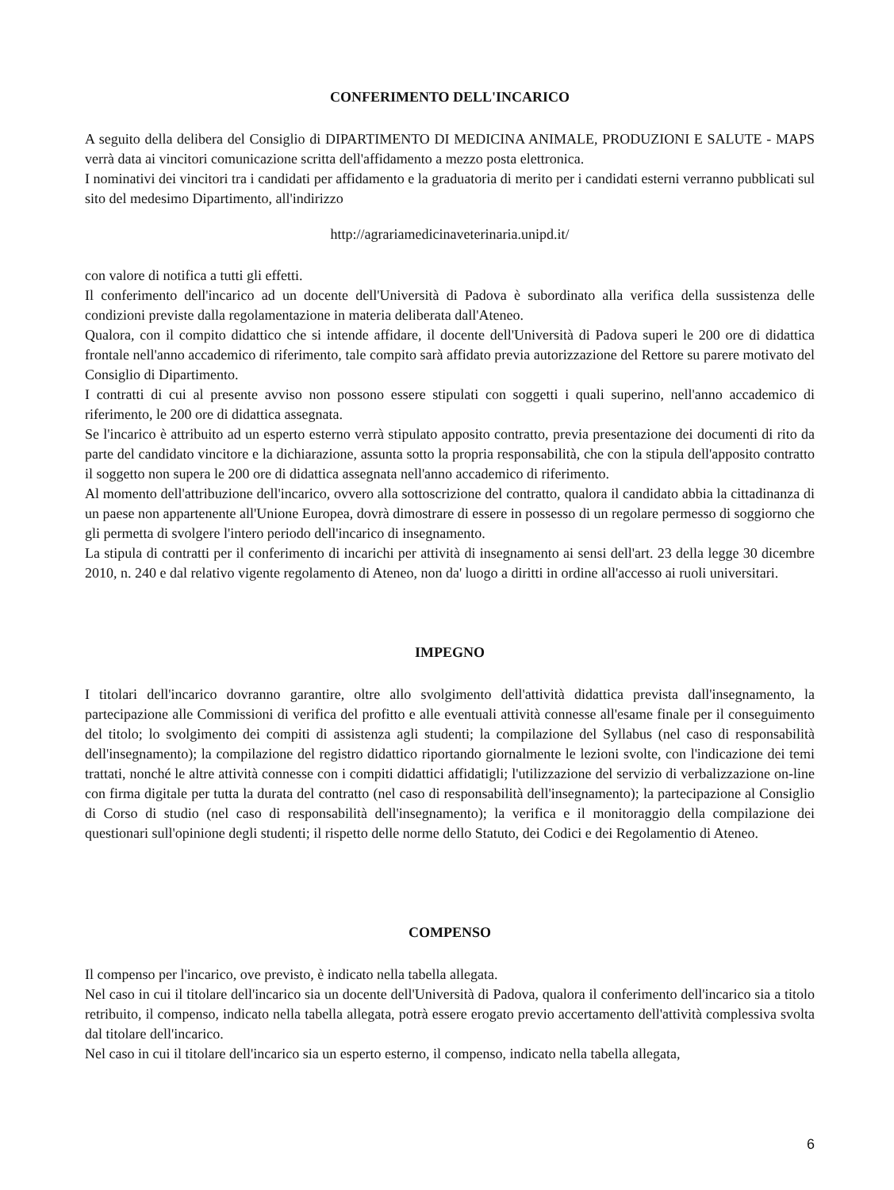CONFERIMENTO DELL'INCARICO
A seguito della delibera del Consiglio di DIPARTIMENTO DI MEDICINA ANIMALE, PRODUZIONI E SALUTE - MAPS verrà data ai vincitori comunicazione scritta dell'affidamento a mezzo posta elettronica.
I nominativi dei vincitori tra i candidati per affidamento e la graduatoria di merito per i candidati esterni verranno pubblicati sul sito del medesimo Dipartimento, all'indirizzo
http://agrariamedicinaveterinaria.unipd.it/
con valore di notifica a tutti gli effetti.
Il conferimento dell'incarico ad un docente dell'Università di Padova è subordinato alla verifica della sussistenza delle condizioni previste dalla regolamentazione in materia deliberata dall'Ateneo.
Qualora, con il compito didattico che si intende affidare, il docente dell'Università di Padova superi le 200 ore di didattica frontale nell'anno accademico di riferimento, tale compito sarà affidato previa autorizzazione del Rettore su parere motivato del Consiglio di Dipartimento.
I contratti di cui al presente avviso non possono essere stipulati con soggetti i quali superino, nell'anno accademico di riferimento, le 200 ore di didattica assegnata.
Se l'incarico è attribuito ad un esperto esterno verrà stipulato apposito contratto, previa presentazione dei documenti di rito da parte del candidato vincitore e la dichiarazione, assunta sotto la propria responsabilità, che con la stipula dell'apposito contratto il soggetto non supera le 200 ore di didattica assegnata nell'anno accademico di riferimento.
Al momento dell'attribuzione dell'incarico, ovvero alla sottoscrizione del contratto, qualora il candidato abbia la cittadinanza di un paese non appartenente all'Unione Europea, dovrà dimostrare di essere in possesso di un regolare permesso di soggiorno che gli permetta di svolgere l'intero periodo dell'incarico di insegnamento.
La stipula di contratti per il conferimento di incarichi per attività di insegnamento ai sensi dell'art. 23 della legge 30 dicembre 2010, n. 240 e dal relativo vigente regolamento di Ateneo, non da' luogo a diritti in ordine all'accesso ai ruoli universitari.
IMPEGNO
I titolari dell'incarico dovranno garantire, oltre allo svolgimento dell'attività didattica prevista dall'insegnamento, la partecipazione alle Commissioni di verifica del profitto e alle eventuali attività connesse all'esame finale per il conseguimento del titolo; lo svolgimento dei compiti di assistenza agli studenti; la compilazione del Syllabus (nel caso di responsabilità dell'insegnamento); la compilazione del registro didattico riportando giornalmente le lezioni svolte, con l'indicazione dei temi trattati, nonché le altre attività connesse con i compiti didattici affidatigli; l'utilizzazione del servizio di verbalizzazione on-line con firma digitale per tutta la durata del contratto (nel caso di responsabilità dell'insegnamento); la partecipazione al Consiglio di Corso di studio (nel caso di responsabilità dell'insegnamento); la verifica e il monitoraggio della compilazione dei questionari sull'opinione degli studenti; il rispetto delle norme dello Statuto, dei Codici e dei Regolamentio di Ateneo.
COMPENSO
Il compenso per l'incarico, ove previsto, è indicato nella tabella allegata.
Nel caso in cui il titolare dell'incarico sia un docente dell'Università di Padova, qualora il conferimento dell'incarico sia a titolo retribuito, il compenso, indicato nella tabella allegata, potrà essere erogato previo accertamento dell'attività complessiva svolta dal titolare dell'incarico.
Nel caso in cui il titolare dell'incarico sia un esperto esterno, il compenso, indicato nella tabella allegata,
6